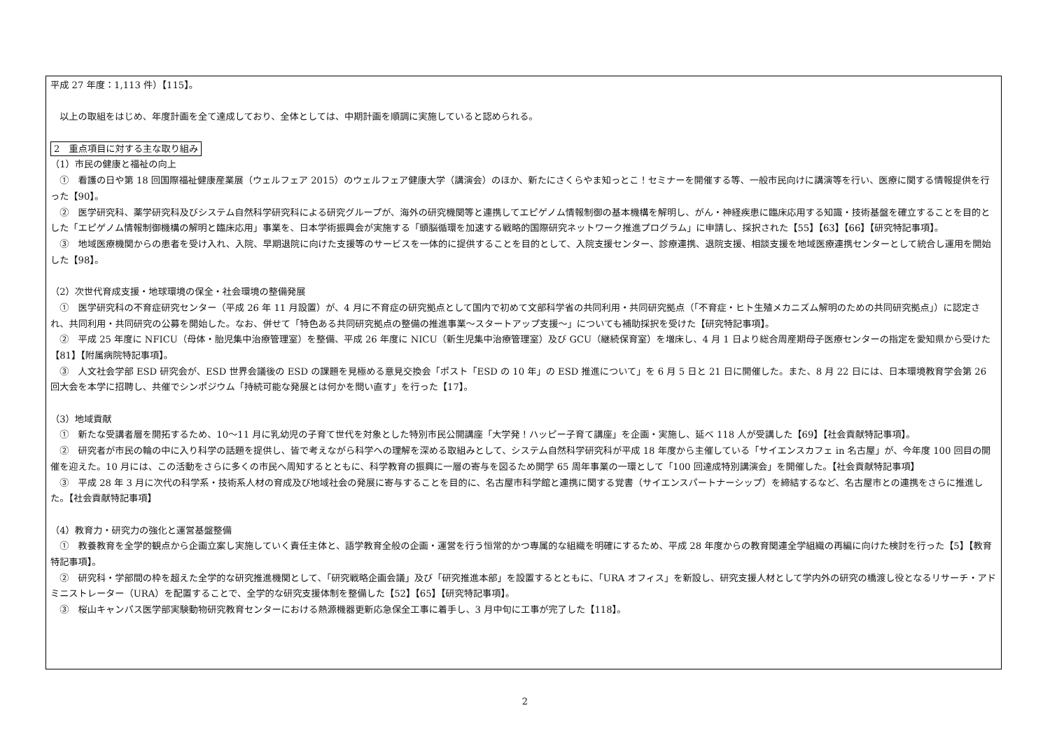平成 27 年度：1,113 件）【115】。
　以上の取組をはじめ、年度計画を全て達成しており、全体としては、中期計画を順調に実施していると認められる。
2　重点項目に対する主な取り組み
（1）市民の健康と福祉の向上
　①　看護の日や第 18 回国際福祉健康産業展（ウェルフェア 2015）のウェルフェア健康大学（講演会）のほか、新たにさくらやま知っとこ！セミナーを開催する等、一般市民向けに講演等を行い、医療に関する情報提供を行った【90】。
　②　医学研究科、薬学研究科及びシステム自然科学研究科による研究グループが、海外の研究機関等と連携してエピゲノム情報制御の基本機構を解明し、がん・神経疾患に臨床応用する知識・技術基盤を確立することを目的とした「エピゲノム情報制御機構の解明と臨床応用」事業を、日本学術振興会が実施する「頭脳循環を加速する戦略的国際研究ネットワーク推進プログラム」に申請し、採択された【55】【63】【66】【研究特記事項】。
　③　地域医療機関からの患者を受け入れ、入院、早期退院に向けた支援等のサービスを一体的に提供することを目的として、入院支援センター、診療連携、退院支援、相談支援を地域医療連携センターとして統合し運用を開始した【98】。
（2）次世代育成支援・地球環境の保全・社会環境の整備発展
　①　医学研究科の不育症研究センター（平成 26 年 11 月設置）が、4 月に不育症の研究拠点として国内で初めて文部科学省の共同利用・共同研究拠点（「不育症・ヒト生殖メカニズム解明のための共同研究拠点」）に認定され、共同利用・共同研究の公募を開始した。なお、併せて「特色ある共同研究拠点の整備の推進事業～スタートアップ支援～」についても補助採択を受けた【研究特記事項】。
　②　平成 25 年度に NFICU（母体・胎児集中治療管理室）を整備、平成 26 年度に NICU（新生児集中治療管理室）及び GCU（継続保育室）を増床し、4 月 1 日より総合周産期母子医療センターの指定を愛知県から受けた【81】【附属病院特記事項】。
　③　人文社会学部 ESD 研究会が、ESD 世界会議後の ESD の課題を見極める意見交換会「ポスト「ESD の 10 年」の ESD 推進について」を 6 月 5 日と 21 日に開催した。また、8 月 22 日には、日本環境教育学会第 26 回大会を本学に招聘し、共催でシンポジウム「持続可能な発展とは何かを問い直す」を行った【17】。
（3）地域貢献
　①　新たな受講者層を開拓するため、10～11 月に乳幼児の子育て世代を対象とした特別市民公開講座「大学発！ハッピー子育て講座」を企画・実施し、延べ 118 人が受講した【69】【社会貢献特記事項】。
　②　研究者が市民の輪の中に入り科学の話題を提供し、皆で考えながら科学への理解を深める取組みとして、システム自然科学研究科が平成 18 年度から主催している「サイエンスカフェ in 名古屋」が、今年度 100 回目の開催を迎えた。10 月には、この活動をさらに多くの市民へ周知するとともに、科学教育の振興に一層の寄与を図るため開学 65 周年事業の一環として「100 回達成特別講演会」を開催した。【社会貢献特記事項】
　③　平成 28 年 3 月に次代の科学系・技術系人材の育成及び地域社会の発展に寄与することを目的に、名古屋市科学館と連携に関する覚書（サイエンスパートナーシップ）を締結するなど、名古屋市との連携をさらに推進した。【社会貢献特記事項】
（4）教育力・研究力の強化と運営基盤整備
　①　教養教育を全学的観点から企画立案し実施していく責任主体と、語学教育全般の企画・運営を行う恒常的かつ専属的な組織を明確にするため、平成 28 年度からの教育関連全学組織の再編に向けた検討を行った【5】【教育特記事項】。
　②　研究科・学部間の枠を超えた全学的な研究推進機関として、「研究戦略企画会議」及び「研究推進本部」を設置するとともに、「URA オフィス」を新設し、研究支援人材として学内外の研究の橋渡し役となるリサーチ・アドミニストレーター（URA）を配置することで、全学的な研究支援体制を整備した【52】【65】【研究特記事項】。
　③　桜山キャンパス医学部実験動物研究教育センターにおける熱源機器更新応急保全工事に着手し、3 月中旬に工事が完了した【118】。
2